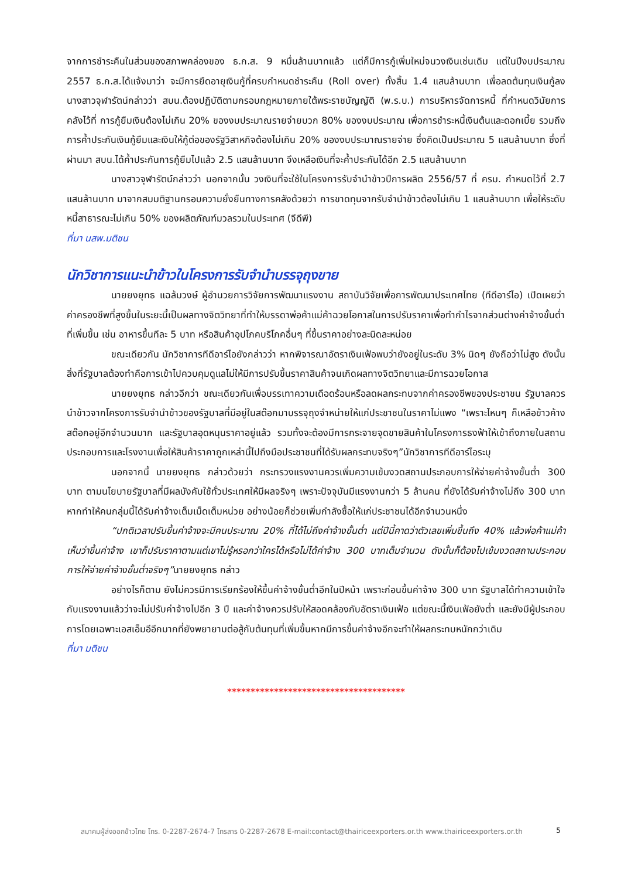จากการชำระคืนในส่วนของสภาพคล่องของ ธ.ก.ส. 9 หมื่นล้านบาทแล้ว แต่ก็มีการกู้เพิ่มใหม่จนวงเงินเช่นเดิม แต่ในปีงบประมาณ 2557 ธ.ก.ส.ได้แจ้งมาว่า จะมีการยืดอายุเงินกู้ที่ครบกำหนดชำระคืน (Roll over) ทั้งสิ้น 1.4 แสนล้านบาท เพื่อลดต้นทุนเงินกู้ลง นางสาวจุฬารัตน์กล่าวว่า สบน.ต้องปฏิบัติตามกรอบกฎหมายภายใต้พระราชบัญญัติ (พ.ร.บ.) การบริหารจัดการหนี้ ที่กำหนดวินัยการคลังไว้ที่ การกู้ยืมเงินต้องไม่เกิน 20% ของงบประมาณรายจ่ายบวก 80% ของงบประมาณ เพื่อการชำระหนี้เงินต้นและดอกเบี้ย รวมถึงการค้ำประกันเงินกู้ยืมและเงินให้กู้ต่อของรัฐวิสาหกิจต้องไม่เกิน 20% ของงบประมาณรายจ่าย ซึ่งคิดเป็นประมาณ 5 แสนล้านบาท ซึ่งที่ผ่านมา สบน.ได้ค้ำประกันการกู้ยืมไปแล้ว 2.5 แสนล้านบาท จึงเหลือเงินที่จะค้ำประกันได้อีก 2.5 แสนล้านบาท
นางสาวจุฬารัตน์กล่าวว่า นอกจากนั้น วงเงินที่จะใช้ในโครงการรับจำนำข้าวปีการผลิต 2556/57 ที่ ครม. กำหนดไว้ที่ 2.7 แสนล้านบาท มาจากสมมติฐานกรอบความยั่งยืนทางการคลังด้วยว่า การขาดทุนจากรับจำนำข้าวต้องไม่เกิน 1 แสนล้านบาท เพื่อให้ระดับหนี้สาธารณะไม่เกิน 50% ของผลิตภัณฑ์มวลรวมในประเทศ (จีดีพี)
ที่มา นสพ.มติชน
นักวิชาการแนะนำข้าวในโครงการรับจำนำบรรจุถุงขาย
นายยงยุทธ แฉล้มวงษ์ ผู้อำนวยการวิจัยการพัฒนาแรงงาน สถาบันวิจัยเพื่อการพัฒนาประเทศไทย (ทีดีอาร์ไอ) เปิดเผยว่า ค่าครองชีพที่สูงขึ้นในระยะนี้เป็นผลทางจิตวิทยาที่ทำให้บรรดาพ่อค้าแม่ค้าฉวยโอกาสในการปรับราคาเพื่อทำกำไรจากส่วนต่างค่าจ้างขั้นต่ำที่เพิ่มขึ้น เช่น อาหารขึ้นทีละ 5 บาท หรือสินค้าอุปโภคบริโภคอื่นๆ ที่ขึ้นราคาอย่างละนิดละหน่อย
ขณะเดียวกัน นักวิชาการทีดีอาร์ไอยังกล่าวว่า หากพิจารณาอัตราเงินเฟ้อพบว่ายังอยู่ในระดับ 3% นิดๆ ยังถือว่าไม่สูง ดังนั้นสิ่งที่รัฐบาลต้องทำคือการเข้าไปควบคุมดูแลไม่ให้มีการปรับขึ้นราคาสินค้าจนเกิดผลทางจิตวิทยาและมีการฉวยโอกาส
นายยงยุทธ กล่าวอีกว่า ขณะเดียวกันเพื่อบรรเทาความเดือดร้อนหรือลดผลกระทบจากค่าครองชีพของประชาชน รัฐบาลควรนำข้าวจากโครงการรับจำนำข้าวของรัฐบาลที่มีอยู่ในสต๊อกมาบรรจุถุงจำหน่ายให้แก่ประชาชนในราคาไม่แพง “เพราะไหนๆ ก็เหลือข้าวค้างสต๊อกอยู่อีกจำนวนมาก และรัฐบาลอุดหนุนราคาอยู่แล้ว รวมทั้งจะต้องมีการกระจายจุดขายสินค้าในโครงการธงฟ้าให้เข้าถึงภายในสถานประกอบการและโรงงานเพื่อให้สินค้าราคาถูกเหล่านี้ไปถึงมือประชาชนที่ได้รับผลกระทบจริงๆ”นักวิชาการทีดีอาร์ไอระบุ
นอกจากนี้ นายยงยุทธ กล่าวด้วยว่า กระทรวงแรงงานควรเพิ่มความเข้มงวดสถานประกอบการให้จ่ายค่าจ้างขั้นต่ำ 300 บาท ตามนโยบายรัฐบาลที่มีผลบังคับใช้ทั่วประเทศให้มีผลจริงๆ เพราะปัจจุบันมีแรงงานกว่า 5 ล้านคน ที่ยังได้รับค่าจ้างไม่ถึง 300 บาท หากทำให้คนกลุ่มนี้ได้รับค่าจ้างเต็มเม็ดเต็มหน่วย อย่างน้อยก็ช่วยเพิ่มกำลังซื้อให้แก่ประชาชนได้อีกจำนวนหนึ่ง
“ปกติเวลาปรับขึ้นค่าจ้างจะมีคนประมาณ 20% ที่ได้ไม่ถึงค่าจ้างขั้นต่ำ แต่ปีนี้คาดว่าตัวเลขเพิ่มขึ้นถึง 40% แล้วพ่อค้าแม่ค้าเห็นว่าขึ้นค่าจ้าง เขาก็ปรับราคาตามแต่เขาไม่รู้หรอกว่าใครได้หรือไม่ได้ค่าจ้าง 300 บาทเต็มจำนวน ดังนั้นก็ต้องไปเข้มงวดสถานประกอบการให้จ่ายค่าจ้างขั้นต่ำจริงๆ”นายยงยุทธ กล่าว
อย่างไรก็ตาม ยังไม่ควรมีการเรียกร้องให้ขึ้นค่าจ้างขั้นต่ำอีกในปีหน้า เพราะก่อนขึ้นค่าจ้าง 300 บาท รัฐบาลได้ทำความเข้าใจกับแรงงานแล้วว่าจะไม่ปรับค่าจ้างไปอีก 3 ปี และค่าจ้างควรปรับให้สอดคล้องกับอัตราเงินเฟ้อ แต่ขณะนี้เงินเฟ้อยังต่ำ และยังมีผู้ประกอบการโดยเฉพาะเอสเอ็มอีอีกมากที่ยังพยายามต่อสู้กับต้นทุนที่เพิ่มขึ้นหากมีการขึ้นค่าจ้างอีกจะทำให้ผลกระทบหนักกว่าเดิม
ที่มา มติชน
**************************************
สมาคมผู้ส่งออกข้าวไทย โทร. 0-2287-2674-7 โทรสาร 0-2287-2678 E-mail:contact@thairiceexporters.or.th www.thairiceexporters.or.th 5